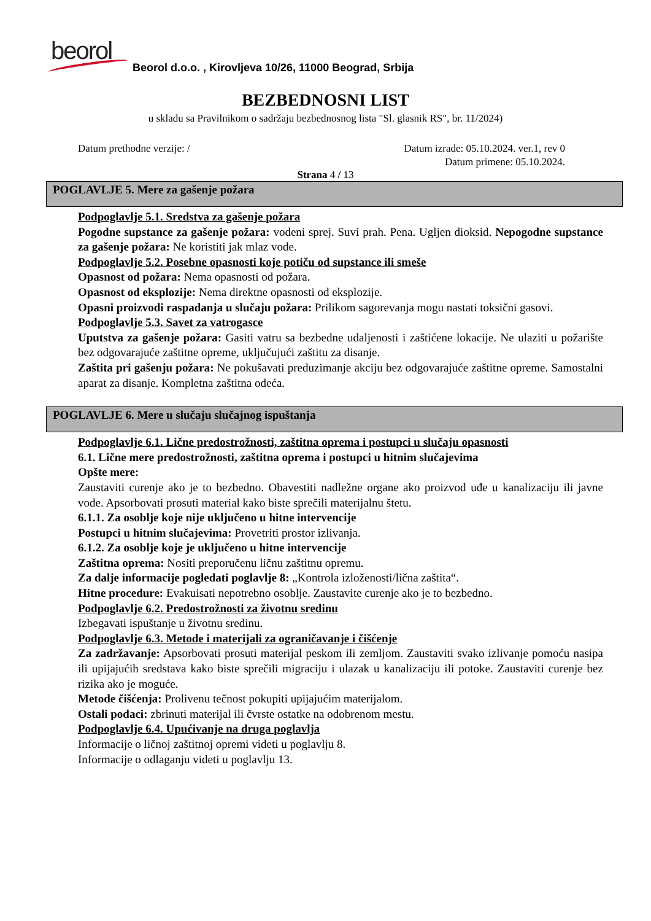beorol
Beorol d.o.o. , Kirovljeva 10/26, 11000 Beograd, Srbija
BEZBEDNOSNI LIST
u skladu sa Pravilnikom o sadržaju bezbednosnog lista "Sl. glasnik RS", br. 11/2024)
Datum prethodne verzije: / Datum izrade: 05.10.2024. ver.1, rev 0
Datum primene: 05.10.2024.
Strana 4 / 13
POGLAVLJE 5. Mere za gašenje požara
Podpoglavlje 5.1. Sredstva za gašenje požara
Pogodne supstance za gašenje požara: vodeni sprej. Suvi prah. Pena. Ugljen dioksid. Nepogodne supstance za gašenje požara: Ne koristiti jak mlaz vode.
Podpoglavlje 5.2. Posebne opasnosti koje potiču od supstance ili smeše
Opasnost od požara: Nema opasnosti od požara.
Opasnost od eksplozije: Nema direktne opasnosti od eksplozije.
Opasni proizvodi raspadanja u slučaju požara: Prilikom sagorevanja mogu nastati toksični gasovi.
Podpoglavlje 5.3. Savet za vatrogasce
Uputstva za gašenje požara: Gasiti vatru sa bezbedne udaljenosti i zaštićene lokacije. Ne ulaziti u požarište bez odgovarajuće zaštitne opreme, uključujući zaštitu za disanje.
Zaštita pri gašenju požara: Ne pokušavati preduzimanje akciju bez odgovarajuće zaštitne opreme. Samostalni aparat za disanje. Kompletna zaštitna odeća.
POGLAVLJE 6. Mere u slučaju slučajnog ispuštanja
Podpoglavlje 6.1. Lične predostrožnosti, zaštitna oprema i postupci u slučaju opasnosti
6.1. Lične mere predostrožnosti, zaštitna oprema i postupci u hitnim slučajevima
Opšte mere:
Zaustaviti curenje ako je to bezbedno. Obavestiti nadležne organe ako proizvod uđe u kanalizaciju ili javne vode. Apsorbovati prosuti material kako biste sprečili materijalnu štetu.
6.1.1. Za osoblje koje nije uključeno u hitne intervencije
Postupci u hitnim slučajevima: Provetriti prostor izlivanja.
6.1.2. Za osoblje koje je uključeno u hitne intervencije
Zaštitna oprema: Nositi preporučenu ličnu zaštitnu opremu.
Za dalje informacije pogledati poglavlje 8: „Kontrola izloženosti/lična zaštita“.
Hitne procedure: Evakuisati nepotrebno osoblje. Zaustavite curenje ako je to bezbedno.
Podpoglavlje 6.2. Predostrožnosti za životnu sredinu
Izbegavati ispuštanje u životnu sredinu.
Podpoglavlje 6.3. Metode i materijali za ograničavanje i čišćenje
Za zadržavanje: Apsorbovati prosuti materijal peskom ili zemljom. Zaustaviti svako izlivanje pomoću nasipa ili upijajućih sredstava kako biste sprečili migraciju i ulazak u kanalizaciju ili potoke. Zaustaviti curenje bez rizika ako je moguće.
Metode čišćenja: Prolivenu tečnost pokupiti upijajućim materijalom.
Ostali podaci: zbrinuti materijal ili čvrste ostatke na odobrenom mestu.
Podpoglavlje 6.4. Upućivanje na druga poglavlja
Informacije o ličnoj zaštitnoj opremi videti u poglavlju 8.
Informacije o odlaganju videti u poglavlju 13.